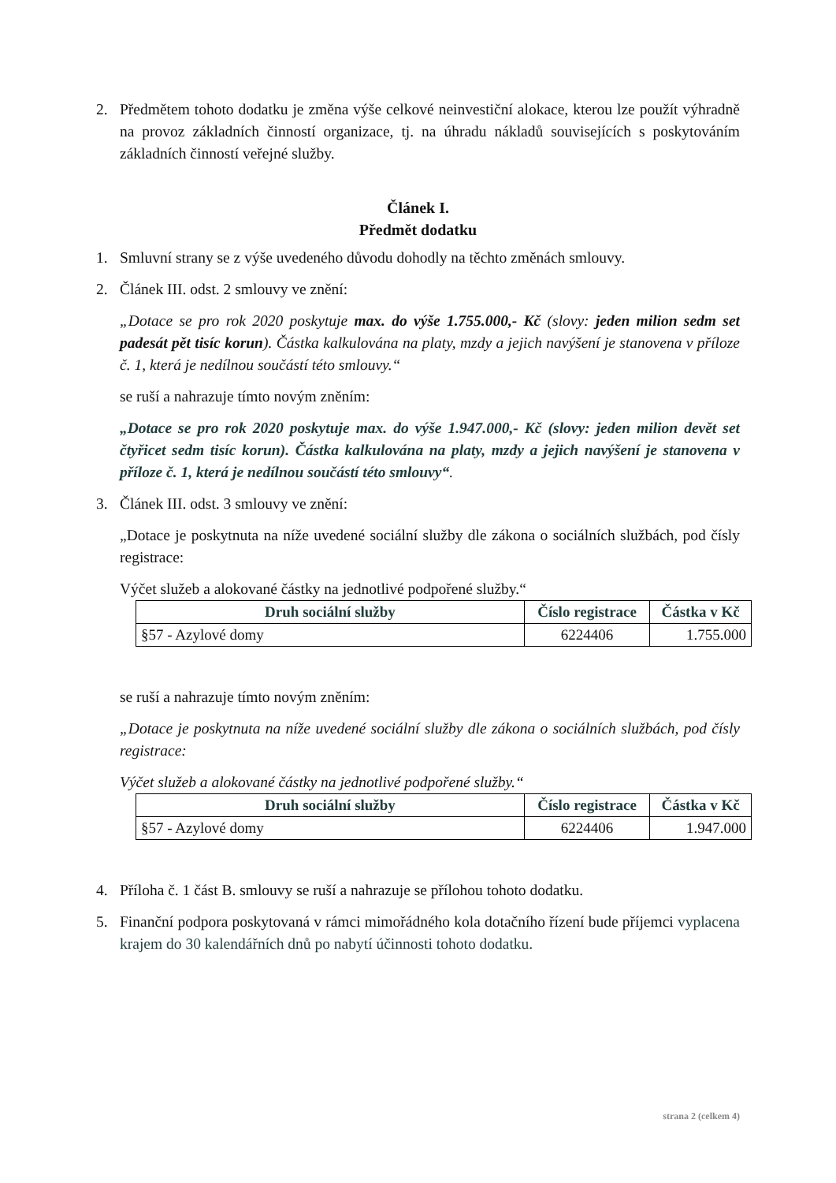2. Předmětem tohoto dodatku je změna výše celkové neinvestiční alokace, kterou lze použít výhradně na provoz základních činností organizace, tj. na úhradu nákladů souvisejících s poskytováním základních činností veřejné služby.
Článek I.
Předmět dodatku
1. Smluvní strany se z výše uvedeného důvodu dohodly na těchto změnách smlouvy.
2. Článek III. odst. 2 smlouvy ve znění:
„Dotace se pro rok 2020 poskytuje max. do výše 1.755.000,- Kč (slovy: jeden milion sedm set padesát pět tisíc korun). Částka kalkulována na platy, mzdy a jejich navýšení je stanovena v příloze č. 1, která je nedílnou součástí této smlouvy.“
se ruší a nahrazuje tímto novým zněním:
„Dotace se pro rok 2020 poskytuje max. do výše 1.947.000,- Kč (slovy: jeden milion devět set čtyřicet sedm tisíc korun). Částka kalkulována na platy, mzdy a jejich navýšení je stanovena v příloze č. 1, která je nedílnou součástí této smlouvy“.
3. Článek III. odst. 3 smlouvy ve znění:
„Dotace je poskytnuta na níže uvedené sociální služby dle zákona o sociálních službách, pod čísly registrace:
Výčet služeb a alokované částky na jednotlivé podpořené služby.“
| Druh sociální služby | Číslo registrace | Částka v Kč |
| --- | --- | --- |
| §57 - Azylové domy | 6224406 | 1.755.000 |
se ruší a nahrazuje tímto novým zněním:
„Dotace je poskytnuta na níže uvedené sociální služby dle zákona o sociálních službách, pod čísly registrace:
Výčet služeb a alokované částky na jednotlivé podpořené služby.“
| Druh sociální služby | Číslo registrace | Částka v Kč |
| --- | --- | --- |
| §57 - Azylové domy | 6224406 | 1.947.000 |
4. Příloha č. 1 část B. smlouvy se ruší a nahrazuje se přílohou tohoto dodatku.
5. Finanční podpora poskytovaná v rámci mimořádného kola dotačního řízení bude příjemci vyplacena krajem do 30 kalendářních dnů po nabytí účinnosti tohoto dodatku.
strana 2 (celkem 4)